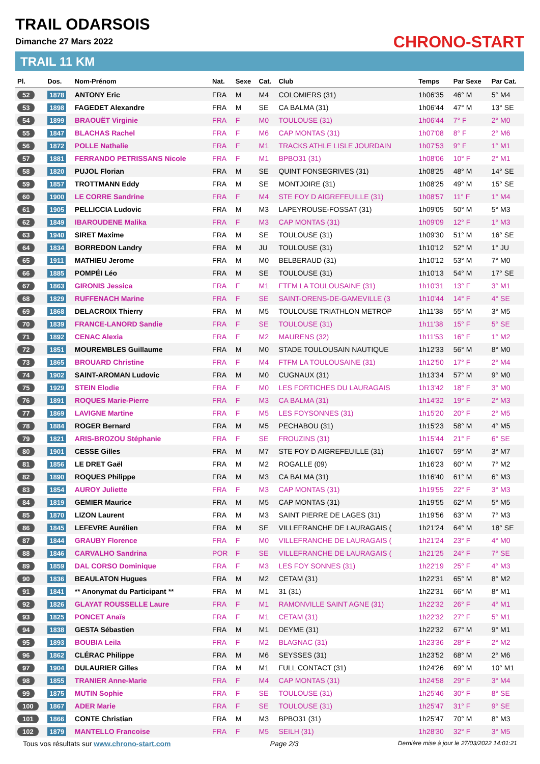TRAIL ODARSOIS
Dimanche 27 Mars 2022
TRAIL 11 KM
CHRONO-START
| Pl. | Dos. | Nom-Prénom | Nat. | Sexe | Cat. | Club | Temps | Par Sexe | Par Cat. |
| --- | --- | --- | --- | --- | --- | --- | --- | --- | --- |
| 52 | 1878 | ANTONY Eric | FRA | M | M4 | COLOMIERS (31) | 1h06'35 | 46° M | 5° M4 |
| 53 | 1898 | FAGEDET Alexandre | FRA | M | SE | CA BALMA (31) | 1h06'44 | 47° M | 13° SE |
| 54 | 1899 | BRAOUËT Virginie | FRA | F | M0 | TOULOUSE (31) | 1h06'44 | 7° F | 2° M0 |
| 55 | 1847 | BLACHAS Rachel | FRA | F | M6 | CAP MONTAS (31) | 1h07'08 | 8° F | 2° M6 |
| 56 | 1872 | POLLE Nathalie | FRA | F | M1 | TRACKS ATHLE LISLE JOURDAIN | 1h07'53 | 9° F | 1° M1 |
| 57 | 1881 | FERRANDO PETRISSANS Nicole | FRA | F | M1 | BPBO31 (31) | 1h08'06 | 10° F | 2° M1 |
| 58 | 1820 | PUJOL Florian | FRA | M | SE | QUINT FONSEGRIVES (31) | 1h08'25 | 48° M | 14° SE |
| 59 | 1857 | TROTTMANN Eddy | FRA | M | SE | MONTJOIRE (31) | 1h08'25 | 49° M | 15° SE |
| 60 | 1900 | LE CORRE Sandrine | FRA | F | M4 | STE FOY D AIGREFEUILLE (31) | 1h08'57 | 11° F | 1° M4 |
| 61 | 1905 | PELLICCIA Ludovic | FRA | M | M3 | LAPEYROUSE-FOSSAT (31) | 1h09'05 | 50° M | 5° M3 |
| 62 | 1849 | IBAROUDENE Malika | FRA | F | M3 | CAP MONTAS (31) | 1h09'09 | 12° F | 1° M3 |
| 63 | 1940 | SIRET Maxime | FRA | M | SE | TOULOUSE (31) | 1h09'30 | 51° M | 16° SE |
| 64 | 1834 | BORREDON Landry | FRA | M | JU | TOULOUSE (31) | 1h10'12 | 52° M | 1° JU |
| 65 | 1911 | MATHIEU Jerome | FRA | M | M0 | BELBERAUD (31) | 1h10'12 | 53° M | 7° M0 |
| 66 | 1885 | POMPÉI Léo | FRA | M | SE | TOULOUSE (31) | 1h10'13 | 54° M | 17° SE |
| 67 | 1863 | GIRONIS Jessica | FRA | F | M1 | FTFM LA TOULOUSAINE (31) | 1h10'31 | 13° F | 3° M1 |
| 68 | 1829 | RUFFENACH Marine | FRA | F | SE | SAINT-ORENS-DE-GAMEVILLE (3 | 1h10'44 | 14° F | 4° SE |
| 69 | 1868 | DELACROIX Thierry | FRA | M | M5 | TOULOUSE TRIATHLON METROP | 1h11'38 | 55° M | 3° M5 |
| 70 | 1839 | FRANCE-LANORD Sandie | FRA | F | SE | TOULOUSE (31) | 1h11'38 | 15° F | 5° SE |
| 71 | 1892 | CENAC Alexia | FRA | F | M2 | MAURENS (32) | 1h11'53 | 16° F | 1° M2 |
| 72 | 1851 | MOUREMBLES Guillaume | FRA | M | M0 | STADE TOULOUSAIN NAUTIQUE | 1h12'33 | 56° M | 8° M0 |
| 73 | 1865 | BROUARD Christine | FRA | F | M4 | FTFM LA TOULOUSAINE (31) | 1h12'50 | 17° F | 2° M4 |
| 74 | 1902 | SAINT-AROMAN Ludovic | FRA | M | M0 | CUGNAUX (31) | 1h13'34 | 57° M | 9° M0 |
| 75 | 1929 | STEIN Elodie | FRA | F | M0 | LES FORTICHES DU LAURAGAIS | 1h13'42 | 18° F | 3° M0 |
| 76 | 1891 | ROQUES Marie-Pierre | FRA | F | M3 | CA BALMA (31) | 1h14'32 | 19° F | 2° M3 |
| 77 | 1869 | LAVIGNE Martine | FRA | F | M5 | LES FOYSONNES (31) | 1h15'20 | 20° F | 2° M5 |
| 78 | 1884 | ROGER Bernard | FRA | M | M5 | PECHABOU (31) | 1h15'23 | 58° M | 4° M5 |
| 79 | 1821 | ARIS-BROZOU Stéphanie | FRA | F | SE | FROUZINS (31) | 1h15'44 | 21° F | 6° SE |
| 80 | 1901 | CESSE Gilles | FRA | M | M7 | STE FOY D AIGREFEUILLE (31) | 1h16'07 | 59° M | 3° M7 |
| 81 | 1856 | LE DRET Gaël | FRA | M | M2 | ROGALLE (09) | 1h16'23 | 60° M | 7° M2 |
| 82 | 1890 | ROQUES Philippe | FRA | M | M3 | CA BALMA (31) | 1h16'40 | 61° M | 6° M3 |
| 83 | 1854 | AUROY Juliette | FRA | F | M3 | CAP MONTAS (31) | 1h19'55 | 22° F | 3° M3 |
| 84 | 1819 | GEMIER Maurice | FRA | M | M5 | CAP MONTAS (31) | 1h19'55 | 62° M | 5° M5 |
| 85 | 1870 | LIZON Laurent | FRA | M | M3 | SAINT PIERRE DE LAGES (31) | 1h19'56 | 63° M | 7° M3 |
| 86 | 1845 | LEFEVRE Aurélien | FRA | M | SE | VILLEFRANCHE DE LAURAGAIS ( | 1h21'24 | 64° M | 18° SE |
| 87 | 1844 | GRAUBY Florence | FRA | F | M0 | VILLEFRANCHE DE LAURAGAIS ( | 1h21'24 | 23° F | 4° M0 |
| 88 | 1846 | CARVALHO Sandrina | POR | F | SE | VILLEFRANCHE DE LAURAGAIS ( | 1h21'25 | 24° F | 7° SE |
| 89 | 1859 | DAL CORSO Dominique | FRA | F | M3 | LES FOY SONNES (31) | 1h22'19 | 25° F | 4° M3 |
| 90 | 1836 | BEAULATON Hugues | FRA | M | M2 | CETAM (31) | 1h22'31 | 65° M | 8° M2 |
| 91 | 1841 | ** Anonymat du Participant ** | FRA | M | M1 | 31 (31) | 1h22'31 | 66° M | 8° M1 |
| 92 | 1826 | GLAYAT ROUSSELLE Laure | FRA | F | M1 | RAMONVILLE SAINT AGNE (31) | 1h22'32 | 26° F | 4° M1 |
| 93 | 1825 | PONCET Anaïs | FRA | F | M1 | CETAM (31) | 1h22'32 | 27° F | 5° M1 |
| 94 | 1838 | GESTA Sébastien | FRA | M | M1 | DEYME (31) | 1h22'32 | 67° M | 9° M1 |
| 95 | 1893 | BOUBIA Leila | FRA | F | M2 | BLAGNAC (31) | 1h23'36 | 28° F | 2° M2 |
| 96 | 1862 | CLÉRAC Philippe | FRA | M | M6 | SEYSSES (31) | 1h23'52 | 68° M | 2° M6 |
| 97 | 1904 | DULAURIER Gilles | FRA | M | M1 | FULL CONTACT (31) | 1h24'26 | 69° M | 10° M1 |
| 98 | 1855 | TRANIER Anne-Marie | FRA | F | M4 | CAP MONTAS (31) | 1h24'58 | 29° F | 3° M4 |
| 99 | 1875 | MUTIN Sophie | FRA | F | SE | TOULOUSE (31) | 1h25'46 | 30° F | 8° SE |
| 100 | 1867 | ADER Marie | FRA | F | SE | TOULOUSE (31) | 1h25'47 | 31° F | 9° SE |
| 101 | 1866 | CONTE Christian | FRA | M | M3 | BPBO31 (31) | 1h25'47 | 70° M | 8° M3 |
| 102 | 1879 | MANTELLO Francoise | FRA | F | M5 | SEILH (31) | 1h28'30 | 32° F | 3° M5 |
Tous vos résultats sur www.chrono-start.com Page 2/3 Dernière mise à jour le 27/03/2022 14:01:21